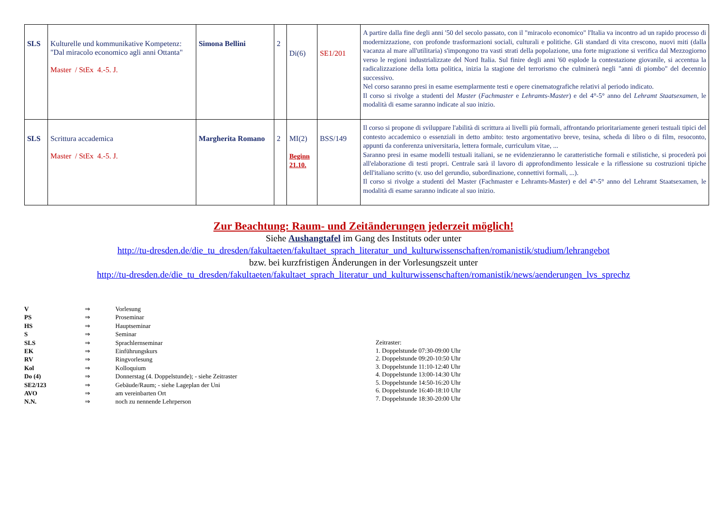| SLS | Kulturelle und kommunikative Kompetenz: "Dal miracolo economico agli anni Ottanta" Master / StEx 4.-5. J. | Simona Bellini | 2 | Di(6) | SE1/201 | A partire dalla fine degli anni '50 del secolo passato, con il "miracolo economico" l'Italia va incontro ad un rapido processo di modernizzazione, con profonde trasformazioni sociali, culturali e politiche. Gli standard di vita crescono, nuovi miti (dalla vacanza al mare all'utilitaria) s'impongono tra vasti strati della popolazione, una forte migrazione si verifica dal Mezzogiorno verso le regioni industrializzate del Nord Italia. Sul finire degli anni '60 esplode la contestazione giovanile, si accentua la radicalizzazione della lotta politica, inizia la stagione del terrorismo che culminerà negli "anni di piombo" del decennio successivo. Nel corso saranno presi in esame esemplarmente testi e opere cinematografiche relativi al periodo indicato. Il corso si rivolge a studenti del Master ( Fachmaster e Lehramts-Master ) e del 4°-5° anno del Lehramt Staatsexamen , le modalità di esame saranno indicate al suo inizio. |
| SLS | Scrittura accademica Master / StEx 4.-5. J. | Margherita Romano | 2 | MI(2) Beginn 21.10. | BSS/149 | Il corso si propone di sviluppare l'abilità di scrittura ai livelli più formali, affrontando prioritariamente generi testuali tipici del contesto accademico o essenziali in detto ambito: testo argomentativo breve, tesina, scheda di libro o di film, resoconto, appunti da conferenza universitaria, lettera formale, curriculum vitae, ... Saranno presi in esame modelli testuali italiani, se ne evidenzieranno le caratteristiche formali e stilistiche, si procederà poi all'elaborazione di testi propri. Centrale sarà il lavoro di approfondimento lessicale e la riflessione su costruzioni tipiche dell'italiano scritto (v. uso del gerundio, subordinazione, connettivi formali, ...). Il corso si rivolge a studenti del Master (Fachmaster e Lehramts-Master) e del 4°-5° anno del Lehramt Staatsexamen, le modalità di esame saranno indicate al suo inizio. |
Zur Beachtung: Raum- und Zeitänderungen jederzeit möglich!
Siehe Aushangtafel im Gang des Instituts oder unter
http://tu-dresden.de/die_tu_dresden/fakultaeten/fakultaet_sprach_literatur_und_kulturwissenschaften/romanistik/studium/lehrangebot
bzw. bei kurzfristigen Änderungen in der Vorlesungszeit unter
http://tu-dresden.de/die_tu_dresden/fakultaeten/fakultaet_sprach_literatur_und_kulturwissenschaften/romanistik/news/aenderungen_lvs_sprechz
| V | ⇒ | Vorlesung |
| PS | ⇒ | Proseminar |
| HS | ⇒ | Hauptseminar |
| S | ⇒ | Seminar |
| SLS | ⇒ | Sprachlernseminar |
| EK | ⇒ | Einführungskurs |
| RV | ⇒ | Ringvorlesung |
| Kol | ⇒ | Kolloquium |
| Do (4) | ⇒ | Donnerstag (4. Doppelstunde); - siehe Zeitraster |
| SE2/123 | ⇒ | Gebäude/Raum; - siehe Lageplan der Uni |
| AVO | ⇒ | am vereinbarten Ort |
| N.N. | ⇒ | noch zu nennende Lehrperson |
Zeitraster:
1. Doppelstunde 07:30-09:00 Uhr
2. Doppelstunde 09:20-10:50 Uhr
3. Doppelstunde 11:10-12:40 Uhr
4. Doppelstunde 13:00-14:30 Uhr
5. Doppelstunde 14:50-16:20 Uhr
6. Doppelstunde 16:40-18:10 Uhr
7. Doppelstunde 18:30-20:00 Uhr